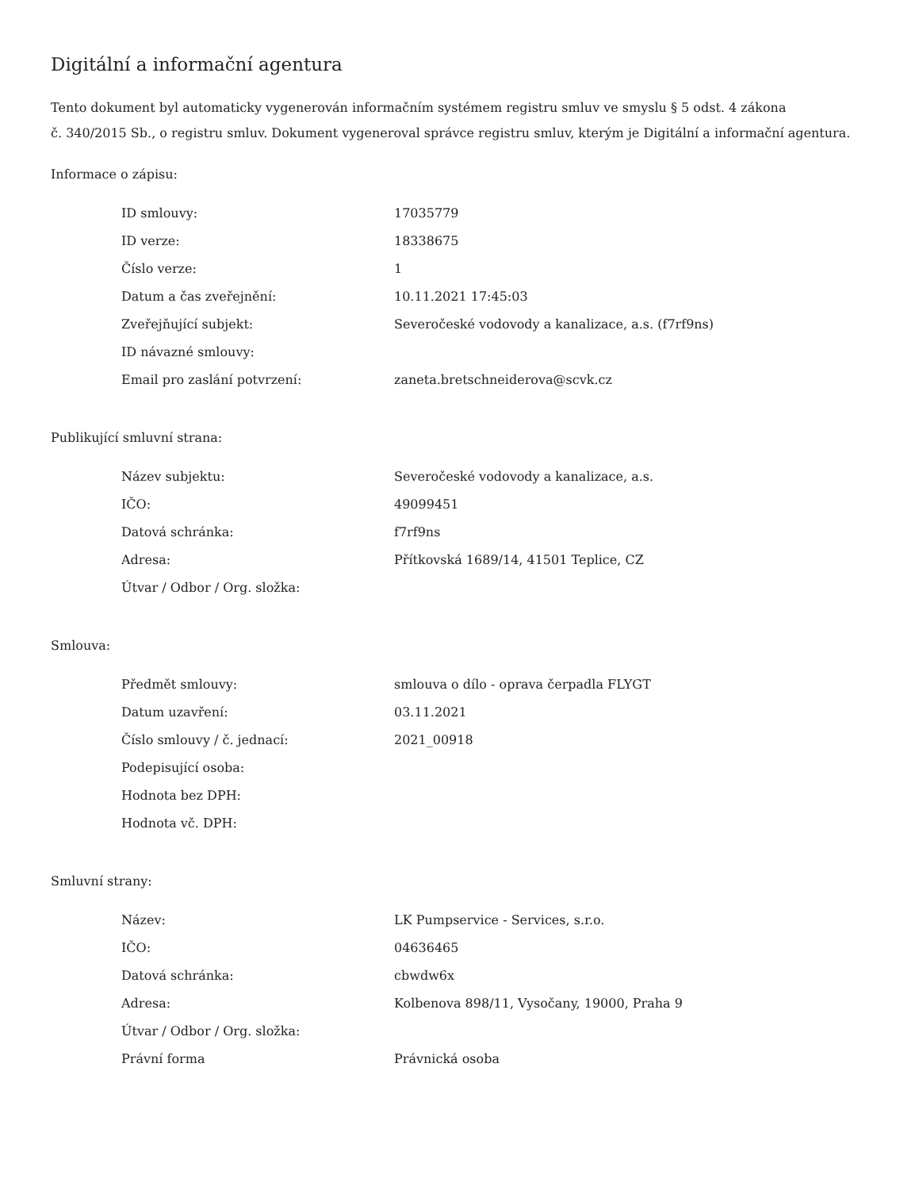Digitální a informační agentura
Tento dokument byl automaticky vygenerován informačním systémem registru smluv ve smyslu § 5 odst. 4 zákona
č. 340/2015 Sb., o registru smluv. Dokument vygeneroval správce registru smluv, kterým je Digitální a informační agentura.
Informace o zápisu:
| ID smlouvy: | 17035779 |
| ID verze: | 18338675 |
| Číslo verze: | 1 |
| Datum a čas zveřejnění: | 10.11.2021 17:45:03 |
| Zveřejňující subjekt: | Severočeské vodovody a kanalizace, a.s. (f7rf9ns) |
| ID návazné smlouvy: | |
| Email pro zaslání potvrzení: | zaneta.bretschneiderova@scvk.cz |
Publikující smluvní strana:
| Název subjektu: | Severočeské vodovody a kanalizace, a.s. |
| IČO: | 49099451 |
| Datová schránka: | f7rf9ns |
| Adresa: | Přítkovská 1689/14, 41501 Teplice, CZ |
| Útvar / Odbor / Org. složka: | |
Smlouva:
| Předmět smlouvy: | smlouva o dílo - oprava čerpadla FLYGT |
| Datum uzavření: | 03.11.2021 |
| Číslo smlouvy / č. jednací: | 2021_00918 |
| Podepisující osoba: | |
| Hodnota bez DPH: | |
| Hodnota vč. DPH: | |
Smluvní strany:
| Název: | LK Pumpservice - Services, s.r.o. |
| IČO: | 04636465 |
| Datová schránka: | cbwdw6x |
| Adresa: | Kolbenova 898/11, Vysočany, 19000, Praha 9 |
| Útvar / Odbor / Org. složka: | |
| Právní forma | Právnická osoba |